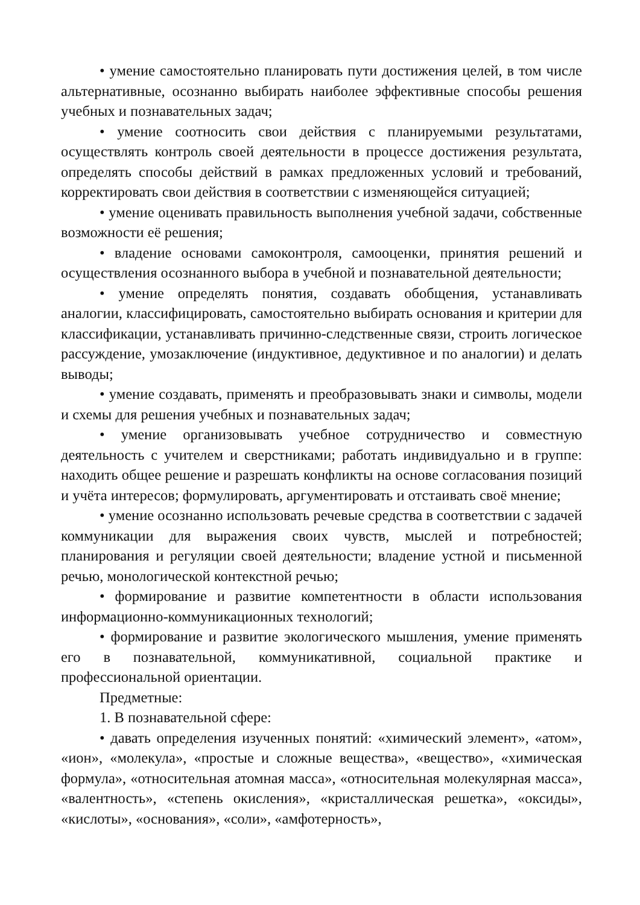• умение самостоятельно планировать пути достижения целей, в том числе альтернативные, осознанно выбирать наиболее эффективные способы решения учебных и познавательных задач;
• умение соотносить свои действия с планируемыми результатами, осуществлять контроль своей деятельности в процессе достижения результата, определять способы действий в рамках предложенных условий и требований, корректировать свои действия в соответствии с изменяющейся ситуацией;
• умение оценивать правильность выполнения учебной задачи, собственные возможности её решения;
• владение основами самоконтроля, самооценки, принятия решений и осуществления осознанного выбора в учебной и познавательной деятельности;
• умение определять понятия, создавать обобщения, устанавливать аналогии, классифицировать, самостоятельно выбирать основания и критерии для классификации, устанавливать причинно-следственные связи, строить логическое рассуждение, умозаключение (индуктивное, дедуктивное и по аналогии) и делать выводы;
• умение создавать, применять и преобразовывать знаки и символы, модели и схемы для решения учебных и познавательных задач;
• умение организовывать учебное сотрудничество и совместную деятельность с учителем и сверстниками; работать индивидуально и в группе: находить общее решение и разрешать конфликты на основе согласования позиций и учёта интересов; формулировать, аргументировать и отстаивать своё мнение;
• умение осознанно использовать речевые средства в соответствии с задачей коммуникации для выражения своих чувств, мыслей и потребностей; планирования и регуляции своей деятельности; владение устной и письменной речью, монологической контекстной речью;
• формирование и развитие компетентности в области использования информационно-коммуникационных технологий;
• формирование и развитие экологического мышления, умение применять его в познавательной, коммуникативной, социальной практике и профессиональной ориентации.
Предметные:
1. В познавательной сфере:
• давать определения изученных понятий: «химический элемент», «атом», «ион», «молекула», «простые и сложные вещества», «вещество», «химическая формула», «относительная атомная масса», «относительная молекулярная масса», «валентность», «степень окисления», «кристаллическая решетка», «оксиды», «кислоты», «основания», «соли», «амфотерность»,